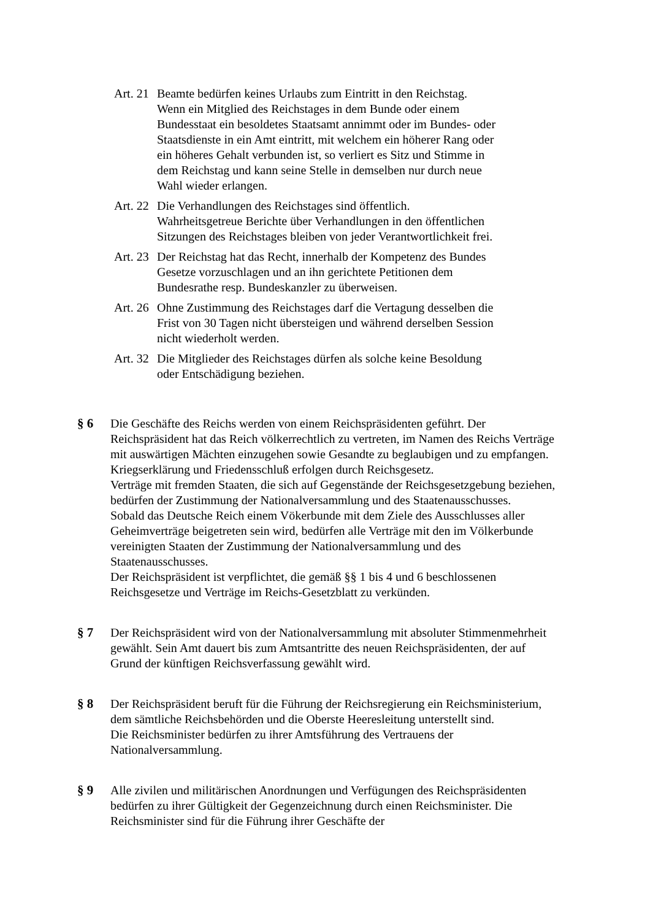Art. 21
Beamte bedürfen keines Urlaubs zum Eintritt in den Reichstag.
Wenn ein Mitglied des Reichstages in dem Bunde oder einem Bundesstaat ein besoldetes Staatsamt annimmt oder im Bundes- oder Staatsdienste in ein Amt eintritt, mit welchem ein höherer Rang oder ein höheres Gehalt verbunden ist, so verliert es Sitz und Stimme in dem Reichstag und kann seine Stelle in demselben nur durch neue Wahl wieder erlangen.
Art. 22
Die Verhandlungen des Reichstages sind öffentlich.
Wahrheitsgetreue Berichte über Verhandlungen in den öffentlichen Sitzungen des Reichstages bleiben von jeder Verantwortlichkeit frei.
Art. 23
Der Reichstag hat das Recht, innerhalb der Kompetenz des Bundes Gesetze vorzuschlagen und an ihn gerichtete Petitionen dem Bundesrathe resp. Bundeskanzler zu überweisen.
Art. 26
Ohne Zustimmung des Reichstages darf die Vertagung desselben die Frist von 30 Tagen nicht übersteigen und während derselben Session nicht wiederholt werden.
Art. 32
Die Mitglieder des Reichstages dürfen als solche keine Besoldung oder Entschädigung beziehen.
§ 6 Die Geschäfte des Reichs werden von einem Reichspräsidenten geführt. Der Reichspräsident hat das Reich völkerrechtlich zu vertreten, im Namen des Reichs Verträge mit auswärtigen Mächten einzugehen sowie Gesandte zu beglaubigen und zu empfangen.
Kriegserklärung und Friedensschluß erfolgen durch Reichsgesetz.
Verträge mit fremden Staaten, die sich auf Gegenstände der Reichsgesetzgebung beziehen, bedürfen der Zustimmung der Nationalversammlung und des Staatenausschusses.
Sobald das Deutsche Reich einem Vökerbunde mit dem Ziele des Ausschlusses aller Geheimverträge beigetreten sein wird, bedürfen alle Verträge mit den im Völkerbunde vereinigten Staaten der Zustimmung der Nationalversammlung und des Staatenausschusses.
Der Reichspräsident ist verpflichtet, die gemäß §§ 1 bis 4 und 6 beschlossenen Reichsgesetze und Verträge im Reichs-Gesetzblatt zu verkünden.
§ 7 Der Reichspräsident wird von der Nationalversammlung mit absoluter Stimmenmehrheit gewählt. Sein Amt dauert bis zum Amtsantritte des neuen Reichspräsidenten, der auf Grund der künftigen Reichsverfassung gewählt wird.
§ 8 Der Reichspräsident beruft für die Führung der Reichsregierung ein Reichsministerium, dem sämtliche Reichsbehörden und die Oberste Heeresleitung unterstellt sind.
Die Reichsminister bedürfen zu ihrer Amtsführung des Vertrauens der Nationalversammlung.
§ 9 Alle zivilen und militärischen Anordnungen und Verfügungen des Reichspräsidenten bedürfen zu ihrer Gültigkeit der Gegenzeichnung durch einen Reichsminister. Die Reichsminister sind für die Führung ihrer Geschäfte der